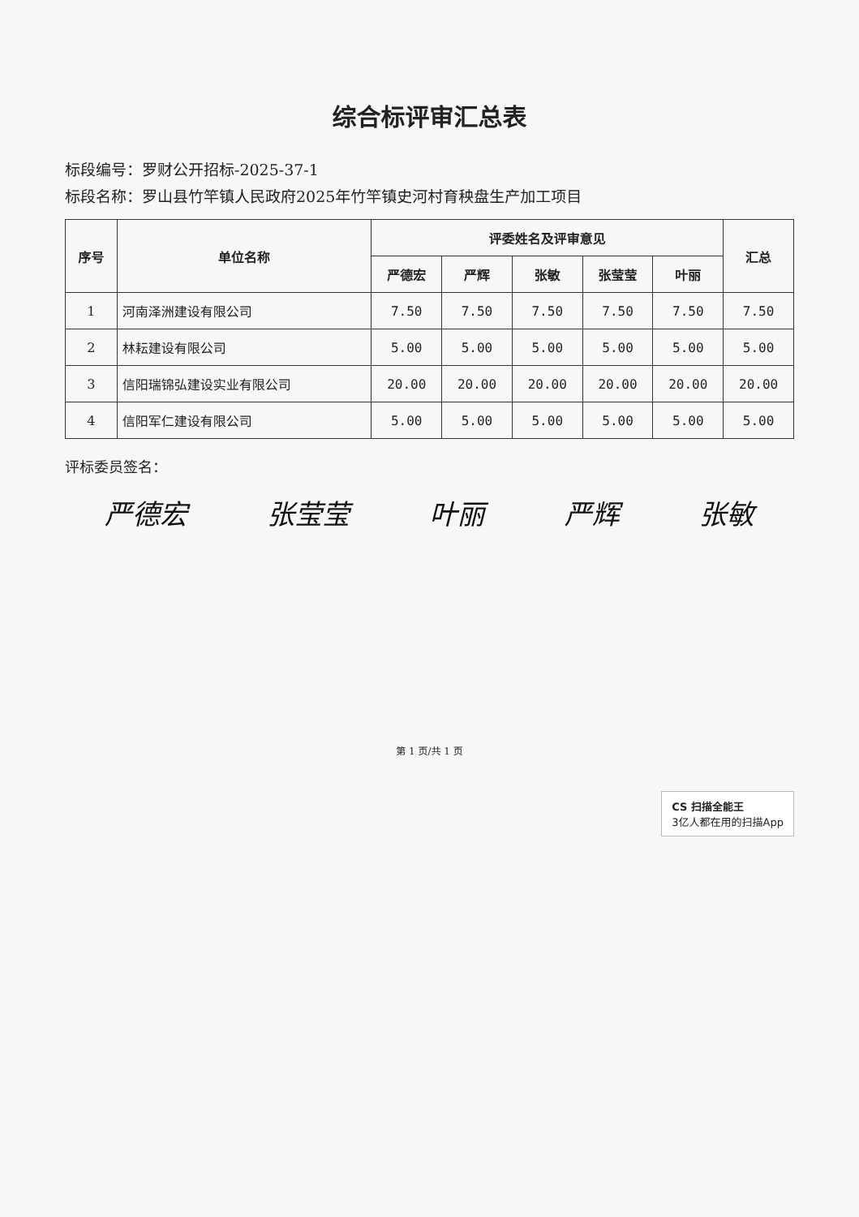综合标评审汇总表
标段编号：罗财公开招标-2025-37-1
标段名称：罗山县竹竿镇人民政府2025年竹竿镇史河村育秧盘生产加工项目
| 序号 | 单位名称 | 评委姓名及评审意见 | | | | | 汇总 |
| --- | --- | --- | --- | --- | --- | --- | --- |
| | | 严德宏 | 严辉 | 张敏 | 张莹莹 | 叶丽 | |
| 1 | 河南泽洲建设有限公司 | 7.50 | 7.50 | 7.50 | 7.50 | 7.50 | 7.50 |
| 2 | 林耘建设有限公司 | 5.00 | 5.00 | 5.00 | 5.00 | 5.00 | 5.00 |
| 3 | 信阳瑞锦弘建设实业有限公司 | 20.00 | 20.00 | 20.00 | 20.00 | 20.00 | 20.00 |
| 4 | 信阳军仁建设有限公司 | 5.00 | 5.00 | 5.00 | 5.00 | 5.00 | 5.00 |
评标委员签名：
严德宏 张莹莹 叶丽 严辉 张敏
第 1 页/共 1 页
CS 扫描全能王
3亿人都在用的扫描App